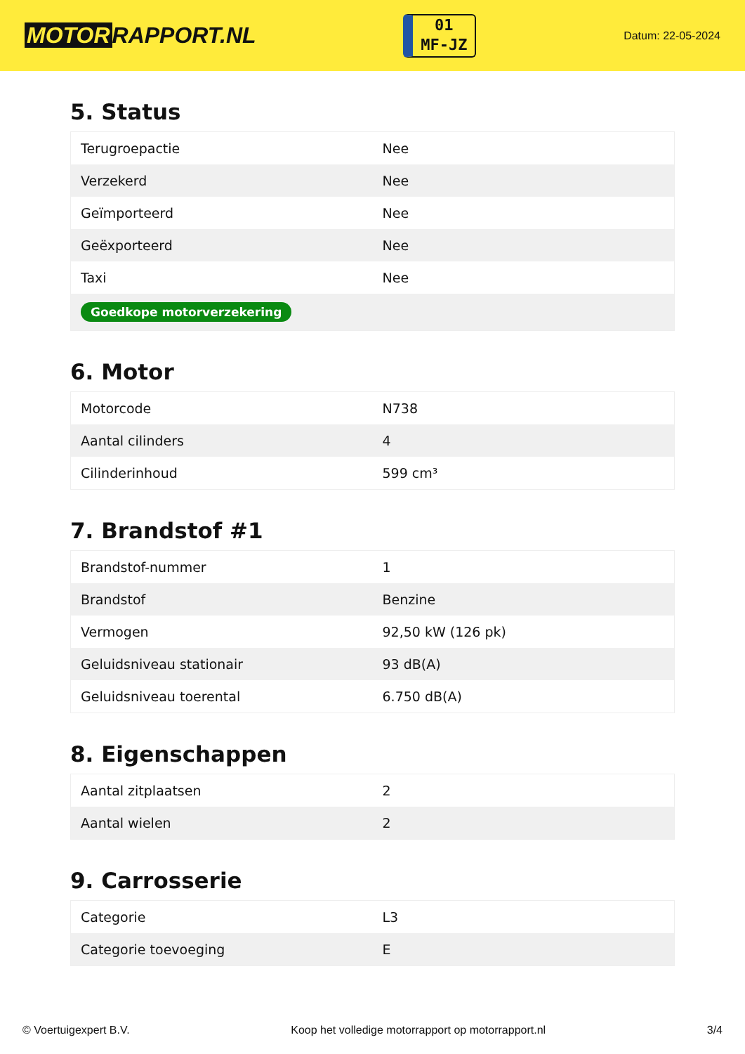MOTOR RAPPORT.NL
01
MF-JZ
Datum: 22-05-2024
5. Status
| Terugroepactie | Nee |
| Verzekerd | Nee |
| Geïmporteerd | Nee |
| Geëxporteerd | Nee |
| Taxi | Nee |
| Goedkope motorverzekering | |
6. Motor
| Motorcode | N738 |
| Aantal cilinders | 4 |
| Cilinderinhoud | 599 cm³ |
7. Brandstof #1
| Brandstof-nummer | 1 |
| Brandstof | Benzine |
| Vermogen | 92,50 kW (126 pk) |
| Geluidsniveau stationair | 93 dB(A) |
| Geluidsniveau toerental | 6.750 dB(A) |
8. Eigenschappen
| Aantal zitplaatsen | 2 |
| Aantal wielen | 2 |
9. Carrosserie
| Categorie | L3 |
| Categorie toevoeging | E |
© Voertuigexpert B.V. Koop het volledige motorrapport op motorrapport.nl 3/4